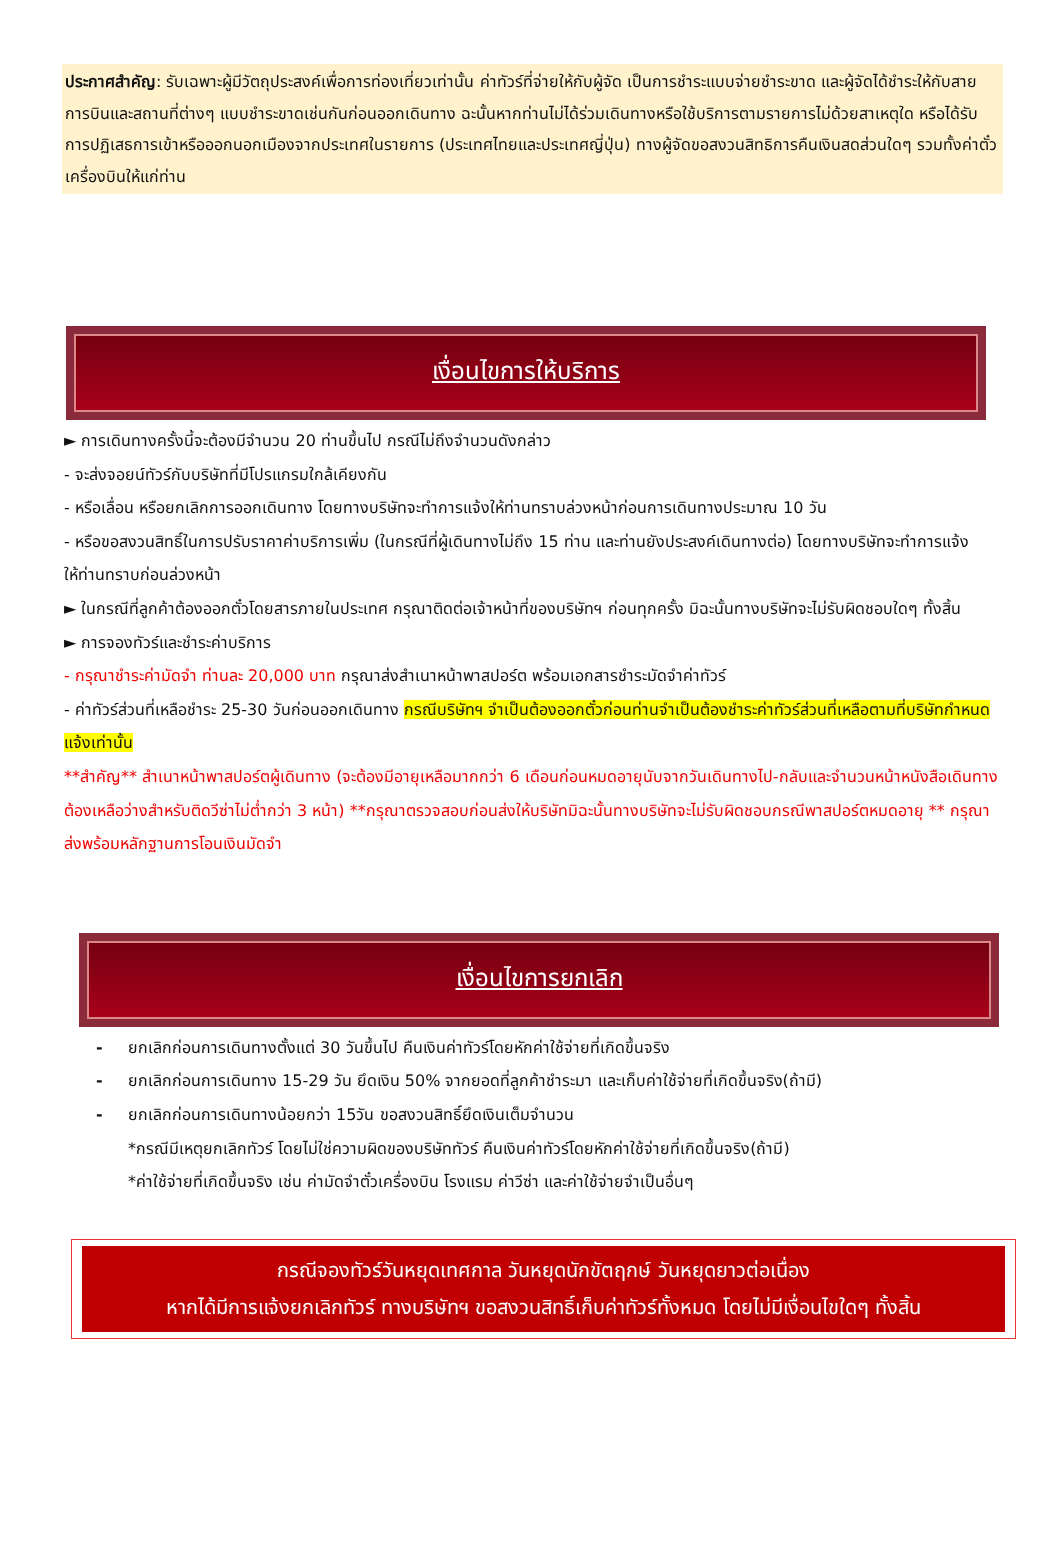ประกาศสำคัญ: รับเฉพาะผู้มีวัตถุประสงค์เพื่อการท่องเที่ยวเท่านั้น ค่าทัวร์ที่จ่ายให้กับผู้จัด เป็นการชำระแบบจ่ายชำระขาด และผู้จัดได้ชำระให้กับสายการบินและสถานที่ต่างๆ แบบชำระขาดเช่นกันก่อนออกเดินทาง ฉะนั้นหากท่านไม่ได้ร่วมเดินทางหรือใช้บริการตามรายการไม่ด้วยสาเหตุใด หรือได้รับการปฏิเสธการเข้าหรือออกนอกเมืองจากประเทศในรายการ (ประเทศไทยและประเทศญี่ปุ่น) ทางผู้จัดขอสงวนสิทธิการคืนเงินสดส่วนใดๆ รวมทั้งค่าตั๋วเครื่องบินให้แก่ท่าน
เงื่อนไขการให้บริการ
► การเดินทางครั้งนี้จะต้องมีจำนวน 20 ท่านขึ้นไป กรณีไม่ถึงจำนวนดังกล่าว
- จะส่งจอยน์ทัวร์กับบริษัทที่มีโปรแกรมใกล้เคียงกัน
- หรือเลื่อน หรือยกเลิกการออกเดินทาง โดยทางบริษัทจะทำการแจ้งให้ท่านทราบล่วงหน้าก่อนการเดินทางประมาณ 10 วัน
- หรือขอสงวนสิทธิ์ในการปรับราคาค่าบริการเพิ่ม (ในกรณีที่ผู้เดินทางไม่ถึง 15 ท่าน และท่านยังประสงค์เดินทางต่อ) โดยทางบริษัทจะทำการแจ้งให้ท่านทราบก่อนล่วงหน้า
► ในกรณีที่ลูกค้าต้องออกตั๋วโดยสารภายในประเทศ กรุณาติดต่อเจ้าหน้าที่ของบริษัทฯ ก่อนทุกครั้ง มิฉะนั้นทางบริษัทจะไม่รับผิดชอบใดๆ ทั้งสิ้น
► การจองทัวร์และชำระค่าบริการ
- กรุณาชำระค่ามัดจำ ท่านละ 20,000 บาท กรุณาส่งสำเนาหน้าพาสปอร์ต พร้อมเอกสารชำระมัดจำค่าทัวร์
- ค่าทัวร์ส่วนที่เหลือชำระ 25-30 วันก่อนออกเดินทาง กรณีบริษัทฯ จำเป็นต้องออกตั๋วก่อนท่านจำเป็นต้องชำระค่าทัวร์ส่วนที่เหลือตามที่บริษัทกำหนดแจ้งเท่านั้น
**สำคัญ** สำเนาหน้าพาสปอร์ตผู้เดินทาง (จะต้องมีอายุเหลือมากกว่า 6 เดือนก่อนหมดอายุนับจากวันเดินทางไป-กลับและจำนวนหน้าหนังสือเดินทางต้องเหลือว่างสำหรับติดวีซ่าไม่ต่ำกว่า 3 หน้า) **กรุณาตรวจสอบก่อนส่งให้บริษัทมิฉะนั้นทางบริษัทจะไม่รับผิดชอบกรณีพาสปอร์ตหมดอายุ ** กรุณาส่งพร้อมหลักฐานการโอนเงินมัดจำ
เงื่อนไขการยกเลิก
- ยกเลิกก่อนการเดินทางตั้งแต่ 30 วันขึ้นไป คืนเงินค่าทัวร์โดยหักค่าใช้จ่ายที่เกิดขึ้นจริง
- ยกเลิกก่อนการเดินทาง 15-29 วัน ยึดเงิน 50% จากยอดที่ลูกค้าชำระมา และเก็บค่าใช้จ่ายที่เกิดขึ้นจริง(ถ้ามี)
- ยกเลิกก่อนการเดินทางน้อยกว่า 15วัน ขอสงวนสิทธิ์ยึดเงินเต็มจำนวน
*กรณีมีเหตุยกเลิกทัวร์ โดยไม่ใช่ความผิดของบริษัททัวร์ คืนเงินค่าทัวร์โดยหักค่าใช้จ่ายที่เกิดขึ้นจริง(ถ้ามี)
*ค่าใช้จ่ายที่เกิดขึ้นจริง เช่น ค่ามัดจำตั๋วเครื่องบิน โรงแรม ค่าวีซ่า และค่าใช้จ่ายจำเป็นอื่นๆ
กรณีจองทัวร์วันหยุดเทศกาล วันหยุดนักขัตฤกษ์ วันหยุดยาวต่อเนื่อง
หากได้มีการแจ้งยกเลิกทัวร์ ทางบริษัทฯ ขอสงวนสิทธิ์เก็บค่าทัวร์ทั้งหมด โดยไม่มีเงื่อนไขใดๆ ทั้งสิ้น